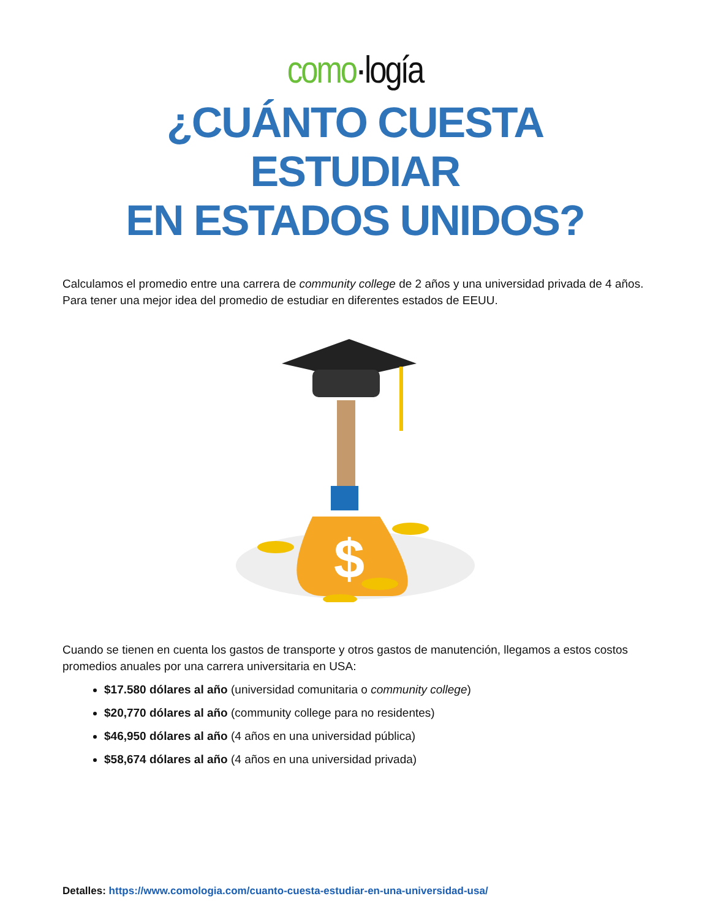como·logía
¿CUÁNTO CUESTA ESTUDIAR
EN ESTADOS UNIDOS?
Calculamos el promedio entre una carrera de community college de 2 años y una universidad privada de 4 años. Para tener una mejor idea del promedio de estudiar en diferentes estados de EEUU.
$
Cuando se tienen en cuenta los gastos de transporte y otros gastos de manutención, llegamos a estos costos promedios anuales por una carrera universitaria en USA:
$17.580 dólares al año (universidad comunitaria o community college)
$20,770 dólares al año (community college para no residentes)
$46,950 dólares al año (4 años en una universidad pública)
$58,674 dólares al año (4 años en una universidad privada)
Detalles: https://www.comologia.com/cuanto-cuesta-estudiar-en-una-universidad-usa/